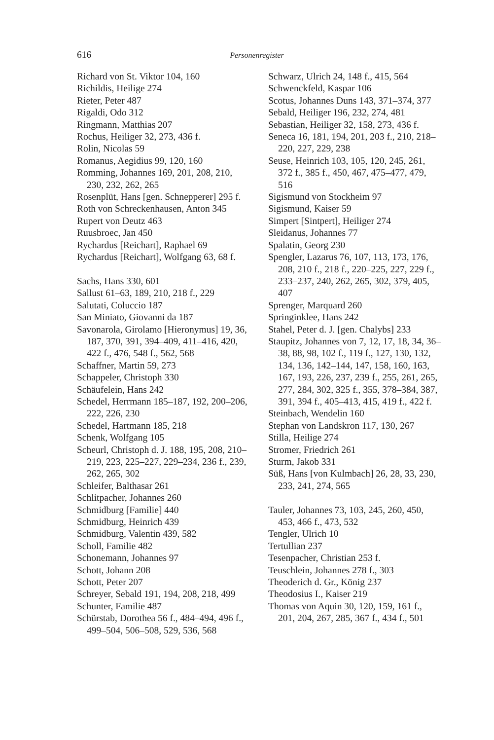616 Personenregister
Richard von St. Viktor 104, 160
Richildis, Heilige 274
Rieter, Peter 487
Rigaldi, Odo 312
Ringmann, Matthias 207
Rochus, Heiliger 32, 273, 436 f.
Rolin, Nicolas 59
Romanus, Aegidius 99, 120, 160
Romming, Johannes 169, 201, 208, 210, 230, 232, 262, 265
Rosenplüt, Hans [gen. Schnepperer] 295 f.
Roth von Schreckenhausen, Anton 345
Rupert von Deutz 463
Ruusbroec, Jan 450
Rychardus [Reichart], Raphael 69
Rychardus [Reichart], Wolfgang 63, 68 f.
Sachs, Hans 330, 601
Sallust 61–63, 189, 210, 218 f., 229
Salutati, Coluccio 187
San Miniato, Giovanni da 187
Savonarola, Girolamo [Hieronymus] 19, 36, 187, 370, 391, 394–409, 411–416, 420, 422 f., 476, 548 f., 562, 568
Schaffner, Martin 59, 273
Schappeler, Christoph 330
Schäufelein, Hans 242
Schedel, Herrmann 185–187, 192, 200–206, 222, 226, 230
Schedel, Hartmann 185, 218
Schenk, Wolfgang 105
Scheurl, Christoph d. J. 188, 195, 208, 210–219, 223, 225–227, 229–234, 236 f., 239, 262, 265, 302
Schleifer, Balthasar 261
Schlitpacher, Johannes 260
Schmidburg [Familie] 440
Schmidburg, Heinrich 439
Schmidburg, Valentin 439, 582
Scholl, Familie 482
Schonemann, Johannes 97
Schott, Johann 208
Schott, Peter 207
Schreyer, Sebald 191, 194, 208, 218, 499
Schunter, Familie 487
Schürstab, Dorothea 56 f., 484–494, 496 f., 499–504, 506–508, 529, 536, 568
Schwarz, Ulrich 24, 148 f., 415, 564
Schwenckfeld, Kaspar 106
Scotus, Johannes Duns 143, 371–374, 377
Sebald, Heiliger 196, 232, 274, 481
Sebastian, Heiliger 32, 158, 273, 436 f.
Seneca 16, 181, 194, 201, 203 f., 210, 218–220, 227, 229, 238
Seuse, Heinrich 103, 105, 120, 245, 261, 372 f., 385 f., 450, 467, 475–477, 479, 516
Sigismund von Stockheim 97
Sigismund, Kaiser 59
Simpert [Sintpert], Heiliger 274
Sleidanus, Johannes 77
Spalatin, Georg 230
Spengler, Lazarus 76, 107, 113, 173, 176, 208, 210 f., 218 f., 220–225, 227, 229 f., 233–237, 240, 262, 265, 302, 379, 405, 407
Sprenger, Marquard 260
Springinklee, Hans 242
Stahel, Peter d. J. [gen. Chalybs] 233
Staupitz, Johannes von 7, 12, 17, 18, 34, 36–38, 88, 98, 102 f., 119 f., 127, 130, 132, 134, 136, 142–144, 147, 158, 160, 163, 167, 193, 226, 237, 239 f., 255, 261, 265, 277, 284, 302, 325 f., 355, 378–384, 387, 391, 394 f., 405–413, 415, 419 f., 422 f.
Steinbach, Wendelin 160
Stephan von Landskron 117, 130, 267
Stilla, Heilige 274
Stromer, Friedrich 261
Sturm, Jakob 331
Süß, Hans [von Kulmbach] 26, 28, 33, 230, 233, 241, 274, 565
Tauler, Johannes 73, 103, 245, 260, 450, 453, 466 f., 473, 532
Tengler, Ulrich 10
Tertullian 237
Tesenpacher, Christian 253 f.
Teuschlein, Johannes 278 f., 303
Theoderich d. Gr., König 237
Theodosius I., Kaiser 219
Thomas von Aquin 30, 120, 159, 161 f., 201, 204, 267, 285, 367 f., 434 f., 501